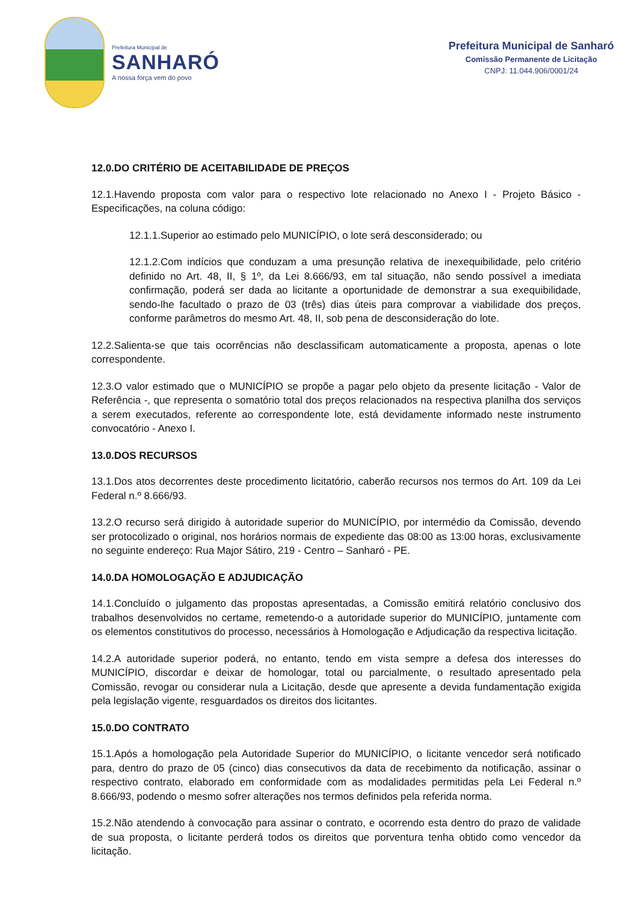Prefeitura Municipal de
SANHARÓ
A nossa força vem do povo
Prefeitura Municipal de Sanharó
Comissão Permanente de Licitação
CNPJ: 11.044.906/0001/24
12.0.DO CRITÉRIO DE ACEITABILIDADE DE PREÇOS
12.1.Havendo proposta com valor para o respectivo lote relacionado no Anexo I - Projeto Básico - Especificações, na coluna código:
12.1.1.Superior ao estimado pelo MUNICÍPIO, o lote será desconsiderado; ou
12.1.2.Com indícios que conduzam a uma presunção relativa de inexequibilidade, pelo critério definido no Art. 48, II, § 1º, da Lei 8.666/93, em tal situação, não sendo possível a imediata confirmação, poderá ser dada ao licitante a oportunidade de demonstrar a sua exequibilidade, sendo-lhe facultado o prazo de 03 (três) dias úteis para comprovar a viabilidade dos preços, conforme parâmetros do mesmo Art. 48, II, sob pena de desconsideração do lote.
12.2.Salienta-se que tais ocorrências não desclassificam automaticamente a proposta, apenas o lote correspondente.
12.3.O valor estimado que o MUNICÍPIO se propõe a pagar pelo objeto da presente licitação - Valor de Referência -, que representa o somatório total dos preços relacionados na respectiva planilha dos serviços a serem executados, referente ao correspondente lote, está devidamente informado neste instrumento convocatório - Anexo I.
13.0.DOS RECURSOS
13.1.Dos atos decorrentes deste procedimento licitatório, caberão recursos nos termos do Art. 109 da Lei Federal n.º 8.666/93.
13.2.O recurso será dirigido à autoridade superior do MUNICÍPIO, por intermédio da Comissão, devendo ser protocolizado o original, nos horários normais de expediente das 08:00 as 13:00 horas, exclusivamente no seguinte endereço: Rua Major Sátiro, 219 - Centro – Sanharó - PE.
14.0.DA HOMOLOGAÇÃO E ADJUDICAÇÃO
14.1.Concluído o julgamento das propostas apresentadas, a Comissão emitirá relatório conclusivo dos trabalhos desenvolvidos no certame, remetendo-o a autoridade superior do MUNICÍPIO, juntamente com os elementos constitutivos do processo, necessários à Homologação e Adjudicação da respectiva licitação.
14.2.A autoridade superior poderá, no entanto, tendo em vista sempre a defesa dos interesses do MUNICÍPIO, discordar e deixar de homologar, total ou parcialmente, o resultado apresentado pela Comissão, revogar ou considerar nula a Licitação, desde que apresente a devida fundamentação exigida pela legislação vigente, resguardados os direitos dos licitantes.
15.0.DO CONTRATO
15.1.Após a homologação pela Autoridade Superior do MUNICÍPIO, o licitante vencedor será notificado para, dentro do prazo de 05 (cinco) dias consecutivos da data de recebimento da notificação, assinar o respectivo contrato, elaborado em conformidade com as modalidades permitidas pela Lei Federal n.º 8.666/93, podendo o mesmo sofrer alterações nos termos definidos pela referida norma.
15.2.Não atendendo à convocação para assinar o contrato, e ocorrendo esta dentro do prazo de validade de sua proposta, o licitante perderá todos os direitos que porventura tenha obtido como vencedor da licitação.